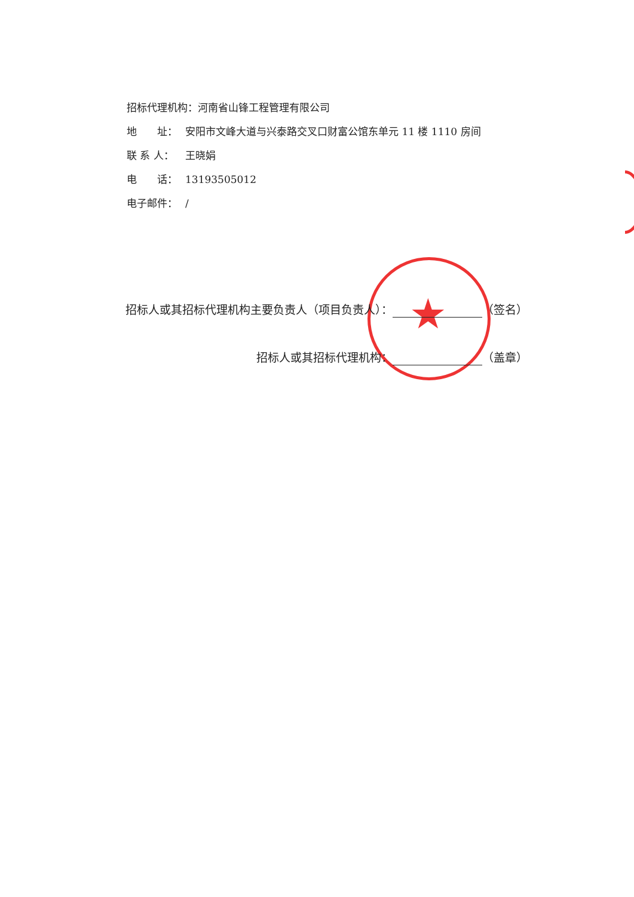招标代理机构：河南省山锋工程管理有限公司
地　　址： 安阳市文峰大道与兴泰路交叉口财富公馆东单元 11 楼 1110 房间
联 系 人： 王晓娟
电　　话： 13193505012
电子邮件： /
★
招标人或其招标代理机构主要负责人（项目负责人）： （签名）
招标人或其招标代理机构： （盖章）